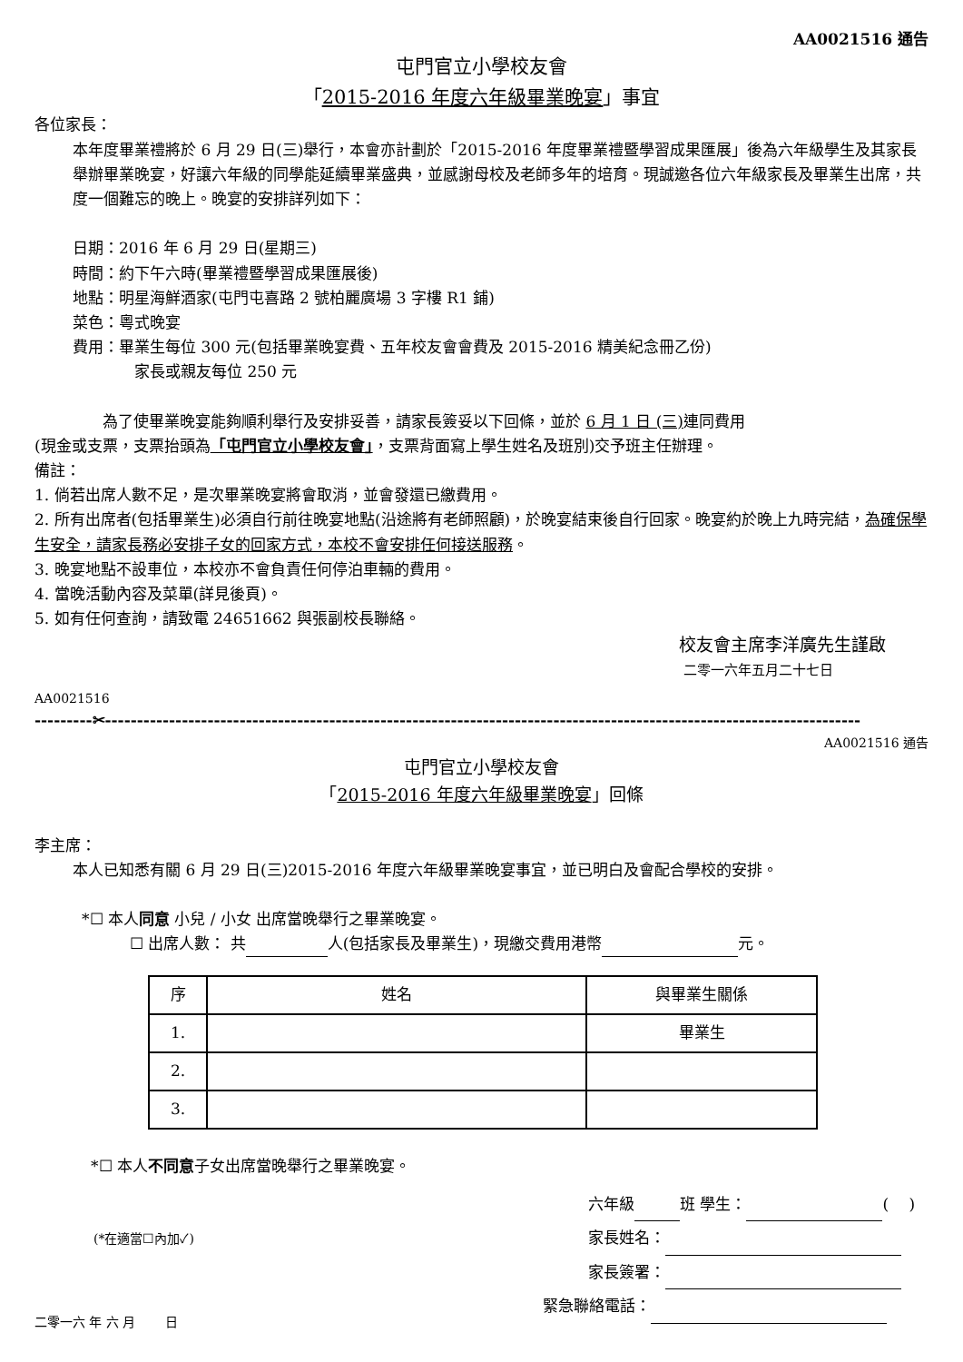AA0021516 通告
屯門官立小學校友會
「2015-2016 年度六年級畢業晚宴」事宜
各位家長：
本年度畢業禮將於 6 月 29 日(三)舉行，本會亦計劃於「2015-2016 年度畢業禮暨學習成果匯展」後為六年級學生及其家長舉辦畢業晚宴，好讓六年級的同學能延續畢業盛典，並感謝母校及老師多年的培育。現誠邀各位六年級家長及畢業生出席，共度一個難忘的晚上。晚宴的安排詳列如下：
日期：2016 年 6 月 29 日(星期三)
時間：約下午六時(畢業禮暨學習成果匯展後)
地點：明星海鮮酒家(屯門屯喜路 2 號柏麗廣場 3 字樓 R1 鋪)
菜色：粵式晚宴
費用：畢業生每位 300 元(包括畢業晚宴費、五年校友會會費及 2015-2016 精美紀念冊乙份)
家長或親友每位 250 元
為了使畢業晚宴能夠順利舉行及安排妥善，請家長簽妥以下回條，並於 6 月 1 日 (三) 連同費用
(現金或支票，支票抬頭為「屯門官立小學校友會」，支票背面寫上學生姓名及班別)交予班主任辦理。
備註：
1. 倘若出席人數不足，是次畢業晚宴將會取消，並會發還已繳費用。
2. 所有出席者(包括畢業生)必須自行前往晚宴地點(沿途將有老師照顧)，於晚宴結束後自行回家。晚宴約於晚上九時完結，為確保學生安全，請家長務必安排子女的回家方式，本校不會安排任何接送服務。
3. 晚宴地點不設車位，本校亦不會負責任何停泊車輛的費用。
4. 當晚活動內容及菜單(詳見後頁)。
5. 如有任何查詢，請致電 24651662 與張副校長聯絡。
校友會主席李洋廣先生謹啟
二零一六年五月二十七日
AA0021516
---------✂----------------------------------------------------------------------------------------------------------------------
AA0021516 通告
屯門官立小學校友會
「2015-2016 年度六年級畢業晚宴」回條
李主席：
本人已知悉有關 6 月 29 日(三)2015-2016 年度六年級畢業晚宴事宜，並已明白及會配合學校的安排。
*☐ 本人同意 小兒 / 小女 出席當晚舉行之畢業晚宴。
☐ 出席人數： 共 人(包括家長及畢業生)，現繳交費用港幣 元。
| 序 | 姓名 | 與畢業生關係 |
| --- | --- | --- |
| 1. | | 畢業生 |
| 2. | | |
| 3. | | |
*☐ 本人不同意子女出席當晚舉行之畢業晚宴。
(*在適當☐內加✓)
二零一六 年 六 月 　　日
六年級 班 學生： ( 　)
家長姓名：
家長簽署：
緊急聯絡電話：